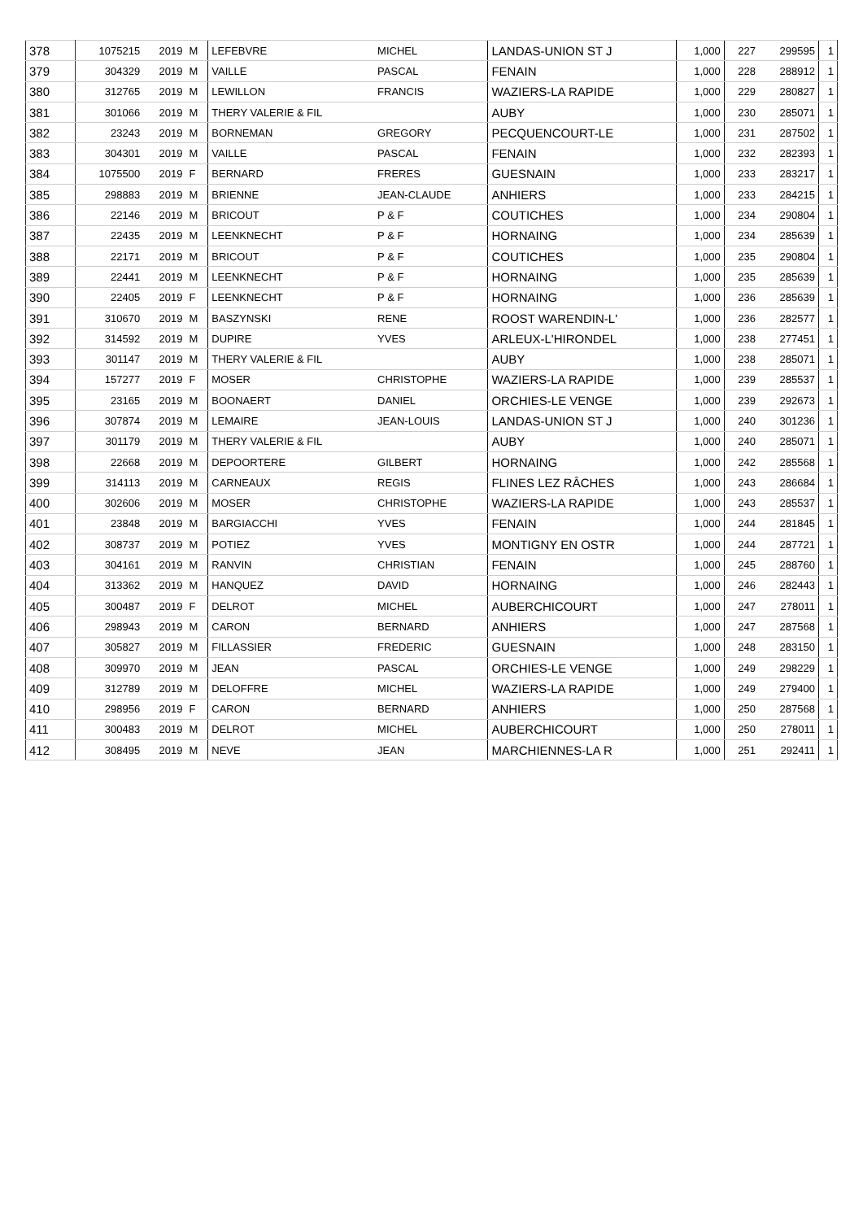| 378 | 1075215 | 2019 | M | LEFEBVRE | MICHEL | LANDAS-UNION ST J | 1,000 | 227 | 299595 | 1 |
| 379 | 304329 | 2019 | M | VAILLE | PASCAL | FENAIN | 1,000 | 228 | 288912 | 1 |
| 380 | 312765 | 2019 | M | LEWILLON | FRANCIS | WAZIERS-LA RAPIDE | 1,000 | 229 | 280827 | 1 |
| 381 | 301066 | 2019 | M | THERY VALERIE & FIL | | AUBY | 1,000 | 230 | 285071 | 1 |
| 382 | 23243 | 2019 | M | BORNEMAN | GREGORY | PECQUENCOURT-LE | 1,000 | 231 | 287502 | 1 |
| 383 | 304301 | 2019 | M | VAILLE | PASCAL | FENAIN | 1,000 | 232 | 282393 | 1 |
| 384 | 1075500 | 2019 | F | BERNARD | FRERES | GUESNAIN | 1,000 | 233 | 283217 | 1 |
| 385 | 298883 | 2019 | M | BRIENNE | JEAN-CLAUDE | ANHIERS | 1,000 | 233 | 284215 | 1 |
| 386 | 22146 | 2019 | M | BRICOUT | P & F | COUTICHES | 1,000 | 234 | 290804 | 1 |
| 387 | 22435 | 2019 | M | LEENKNECHT | P & F | HORNAING | 1,000 | 234 | 285639 | 1 |
| 388 | 22171 | 2019 | M | BRICOUT | P & F | COUTICHES | 1,000 | 235 | 290804 | 1 |
| 389 | 22441 | 2019 | M | LEENKNECHT | P & F | HORNAING | 1,000 | 235 | 285639 | 1 |
| 390 | 22405 | 2019 | F | LEENKNECHT | P & F | HORNAING | 1,000 | 236 | 285639 | 1 |
| 391 | 310670 | 2019 | M | BASZYNSKI | RENE | ROOST WARENDIN-L' | 1,000 | 236 | 282577 | 1 |
| 392 | 314592 | 2019 | M | DUPIRE | YVES | ARLEUX-L'HIRONDEL | 1,000 | 238 | 277451 | 1 |
| 393 | 301147 | 2019 | M | THERY VALERIE & FIL | | AUBY | 1,000 | 238 | 285071 | 1 |
| 394 | 157277 | 2019 | F | MOSER | CHRISTOPHE | WAZIERS-LA RAPIDE | 1,000 | 239 | 285537 | 1 |
| 395 | 23165 | 2019 | M | BOONAERT | DANIEL | ORCHIES-LE VENGE | 1,000 | 239 | 292673 | 1 |
| 396 | 307874 | 2019 | M | LEMAIRE | JEAN-LOUIS | LANDAS-UNION ST J | 1,000 | 240 | 301236 | 1 |
| 397 | 301179 | 2019 | M | THERY VALERIE & FIL | | AUBY | 1,000 | 240 | 285071 | 1 |
| 398 | 22668 | 2019 | M | DEPOORTERE | GILBERT | HORNAING | 1,000 | 242 | 285568 | 1 |
| 399 | 314113 | 2019 | M | CARNEAUX | REGIS | FLINES LEZ RÂCHES | 1,000 | 243 | 286684 | 1 |
| 400 | 302606 | 2019 | M | MOSER | CHRISTOPHE | WAZIERS-LA RAPIDE | 1,000 | 243 | 285537 | 1 |
| 401 | 23848 | 2019 | M | BARGIACCHI | YVES | FENAIN | 1,000 | 244 | 281845 | 1 |
| 402 | 308737 | 2019 | M | POTIEZ | YVES | MONTIGNY EN OSTR | 1,000 | 244 | 287721 | 1 |
| 403 | 304161 | 2019 | M | RANVIN | CHRISTIAN | FENAIN | 1,000 | 245 | 288760 | 1 |
| 404 | 313362 | 2019 | M | HANQUEZ | DAVID | HORNAING | 1,000 | 246 | 282443 | 1 |
| 405 | 300487 | 2019 | F | DELROT | MICHEL | AUBERCHICOURT | 1,000 | 247 | 278011 | 1 |
| 406 | 298943 | 2019 | M | CARON | BERNARD | ANHIERS | 1,000 | 247 | 287568 | 1 |
| 407 | 305827 | 2019 | M | FILLASSIER | FREDERIC | GUESNAIN | 1,000 | 248 | 283150 | 1 |
| 408 | 309970 | 2019 | M | JEAN | PASCAL | ORCHIES-LE VENGE | 1,000 | 249 | 298229 | 1 |
| 409 | 312789 | 2019 | M | DELOFFRE | MICHEL | WAZIERS-LA RAPIDE | 1,000 | 249 | 279400 | 1 |
| 410 | 298956 | 2019 | F | CARON | BERNARD | ANHIERS | 1,000 | 250 | 287568 | 1 |
| 411 | 300483 | 2019 | M | DELROT | MICHEL | AUBERCHICOURT | 1,000 | 250 | 278011 | 1 |
| 412 | 308495 | 2019 | M | NEVE | JEAN | MARCHIENNES-LA R | 1,000 | 251 | 292411 | 1 |